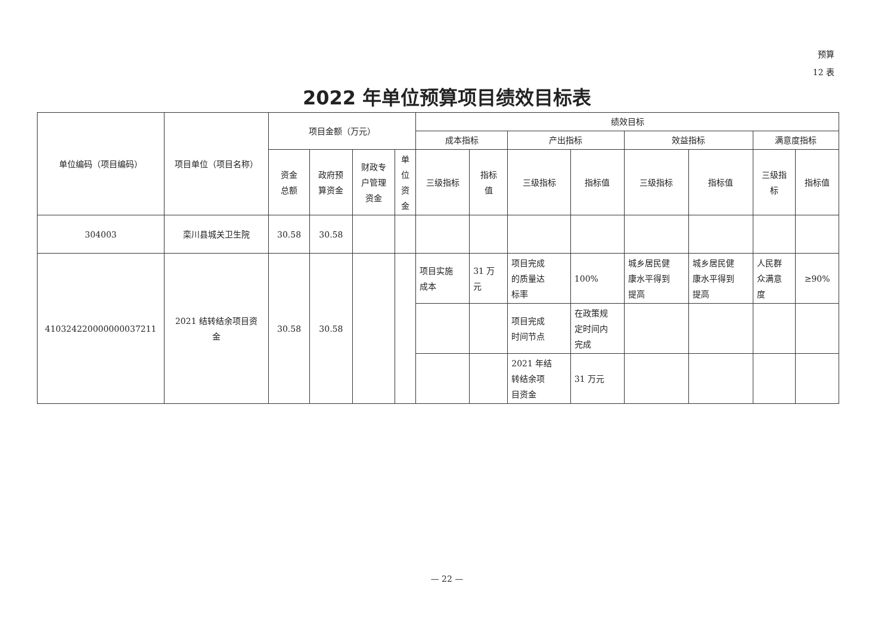预算
12 表
2022 年单位预算项目绩效目标表
| 单位编码（项目编码） | 项目单位（项目名称） | 项目金额（万元） | | | | 绩效目标 | | | | | | | |
| --- | --- | --- | --- | --- | --- | --- | --- | --- | --- | --- | --- | --- | --- |
| | | | | | | 成本指标 | | 产出指标 | | 效益指标 | | 满意度指标 | |
| | | 资金 总额 | 政府预 算资金 | 财政专 户管理 资金 | 单 位 资 金 | 三级指标 | 指标 值 | 三级指标 | 指标值 | 三级指标 | 指标值 | 三级指 标 | 指标值 |
| 304003 | 栾川县城关卫生院 | 30.58 | 30.58 | | | | | | | | | | |
| 410324220000000037211 | 2021 结转结余项目资 金 | 30.58 | 30.58 | | | 项目实施 成本 | 31 万 元 | 项目完成 的质量达 标率 | 100% | 城乡居民健 康水平得到 提高 | 城乡居民健 康水平得到 提高 | 人民群 众满意 度 | ≥90% |
| | | | | | | | | 项目完成 时间节点 | 在政策规 定时间内 完成 | | | | |
| | | | | | | | | 2021 年结 转结余项 目资金 | 31 万元 | | | | |
— 22 —